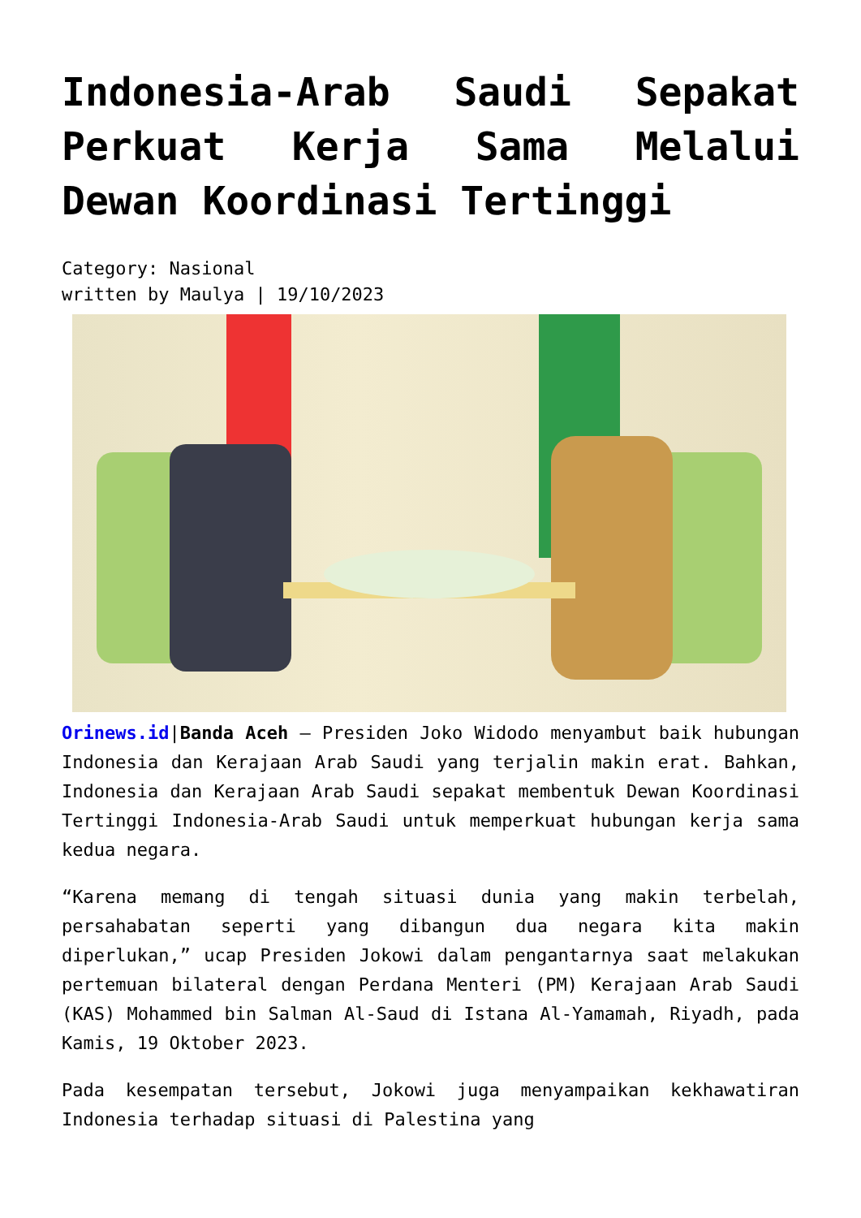Indonesia-Arab Saudi Sepakat Perkuat Kerja Sama Melalui Dewan Koordinasi Tertinggi
Category: Nasional
written by Maulya | 19/10/2023
Orinews.id|Banda Aceh – Presiden Joko Widodo menyambut baik hubungan Indonesia dan Kerajaan Arab Saudi yang terjalin makin erat. Bahkan, Indonesia dan Kerajaan Arab Saudi sepakat membentuk Dewan Koordinasi Tertinggi Indonesia-Arab Saudi untuk memperkuat hubungan kerja sama kedua negara.
“Karena memang di tengah situasi dunia yang makin terbelah, persahabatan seperti yang dibangun dua negara kita makin diperlukan,” ucap Presiden Jokowi dalam pengantarnya saat melakukan pertemuan bilateral dengan Perdana Menteri (PM) Kerajaan Arab Saudi (KAS) Mohammed bin Salman Al-Saud di Istana Al-Yamamah, Riyadh, pada Kamis, 19 Oktober 2023.
Pada kesempatan tersebut, Jokowi juga menyampaikan kekhawatiran Indonesia terhadap situasi di Palestina yang